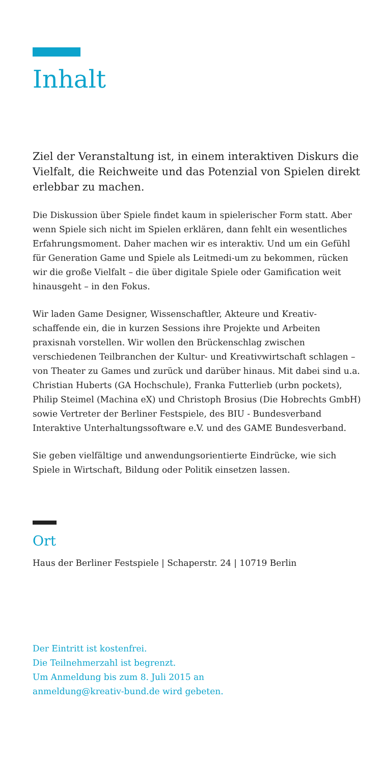Inhalt
Ziel der Veranstaltung ist, in einem interaktiven Diskurs die Vielfalt, die Reichweite und das Potenzial von Spielen direkt erlebbar zu machen.
Die Diskussion über Spiele findet kaum in spielerischer Form statt. Aber wenn Spiele sich nicht im Spielen erklären, dann fehlt ein wesentliches Erfahrungsmoment. Daher machen wir es interaktiv. Und um ein Gefühl für Generation Game und Spiele als Leitmedi-um zu bekommen, rücken wir die große Vielfalt – die über digitale Spiele oder Gamification weit hinausgeht – in den Fokus.
Wir laden Game Designer, Wissenschaftler, Akteure und Kreativ-schaffende ein, die in kurzen Sessions ihre Projekte und Arbeiten praxisnah vorstellen. Wir wollen den Brückenschlag zwischen verschiedenen Teilbranchen der Kultur- und Kreativwirtschaft schlagen – von Theater zu Games und zurück und darüber hinaus. Mit dabei sind u.a. Christian Huberts (GA Hochschule), Franka Futterlieb (urbn pockets), Philip Steimel (Machina eX) und Christoph Brosius (Die Hobrechts GmbH) sowie Vertreter der Berliner Festspiele, des BIU - Bundesverband Interaktive Unterhaltungssoftware e.V. und des GAME Bundesverband.
Sie geben vielfältige und anwendungsorientierte Eindrücke, wie sich Spiele in Wirtschaft, Bildung oder Politik einsetzen lassen.
Ort
Haus der Berliner Festspiele | Schaperstr. 24 | 10719 Berlin
Der Eintritt ist kostenfrei.
Die Teilnehmerzahl ist begrenzt.
Um Anmeldung bis zum 8. Juli 2015 an
anmeldung@kreativ-bund.de wird gebeten.